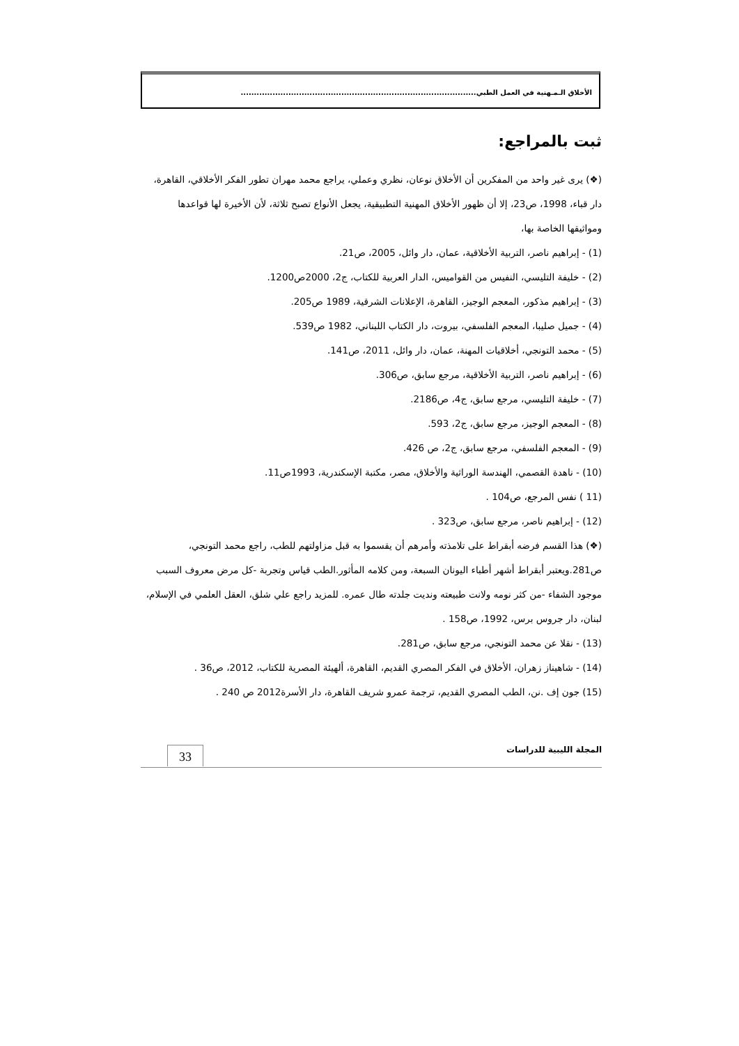الأخلاق الـمـهنية في العمل الطبي.........................................................................................
ثبت بالمراجع:
(❖) يرى غير واحد من المفكرين أن الأخلاق نوعان، نظري وعملي، يراجع محمد مهران تطور الفكر الأخلاقي، القاهرة، دار قباء، 1998، ص23، إلا أن ظهور الأخلاق المهنية التطبيقية، يجعل الأنواع تصبح ثلاثة، لأن الأخيرة لها قواعدها ومواثيقها الخاصة بها،
(1) - إبراهيم ناصر، التربية الأخلاقية، عمان، دار وائل، 2005، ص21.
(2) - خليفة التليسي، النفيس من القواميس، الدار العربية للكتاب، ج2، 2000ص1200.
(3) - إبراهيم مذكور، المعجم الوجيز، القاهرة، الإعلانات الشرقية، 1989 ص205.
(4) - جميل صليبا، المعجم الفلسفي، بيروت، دار الكتاب اللبناني، 1982 ص539.
(5) - محمد التونجي، أخلاقيات المهنة، عمان، دار وائل، 2011، ص141.
(6) - إبراهيم ناصر، التربية الأخلاقية، مرجع سابق، ص306.
(7) - خليفة التليسي، مرجع سابق، ج4، ص2186.
(8) - المعجم الوجيز، مرجع سابق، ج2، 593.
(9) - المعجم الفلسفي، مرجع سابق، ج2، ص 426.
(10) - ناهدة القصمي، الهندسة الوراثية والأخلاق، مصر، مكتبة الإسكندرية، 1993ص11.
(11 ) نفس المرجع، ص104 .
(12) - إبراهيم ناصر، مرجع سابق، ص323 .
(❖) هذا القسم فرضه أبقراط على تلامذته وأمرهم أن يقسموا به قبل مزاولتهم للطب، راجع محمد التونجي، ص281.ويعتبر أبقراط أشهر أطباء اليونان السبعة، ومن كلامه المأثور.الطب قياس وتجربة -كل مرض معروف السبب موجود الشفاء -من كثر نومه ولانت طبيعته ونديت جلدته طال عمره. للمزيد راجع علي شلق، العقل العلمي في الإسلام، لبنان، دار جروس برس، 1992، ص158 .
(13) - نقلا عن محمد التونجي، مرجع سابق، ص281.
(14) - شاهيناز زهران، الأخلاق في الفكر المصري القديم، القاهرة، ألهيئة المصرية للكتاب، 2012، ص36 .
(15) جون إف .نن، الطب المصري القديم، ترجمة عمرو شريف القاهرة، دار الأسرة2012 ص 240 .
المجلة الليبية للدراسات
33